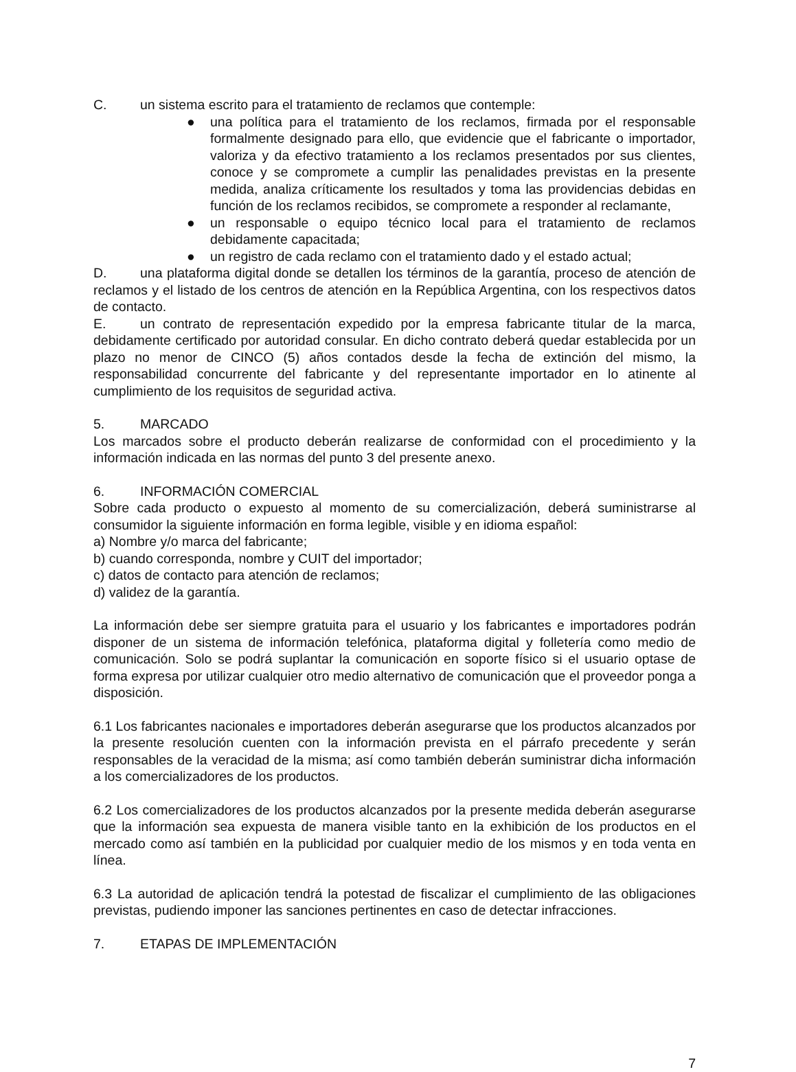C. un sistema escrito para el tratamiento de reclamos que contemple:
● una política para el tratamiento de los reclamos, firmada por el responsable formalmente designado para ello, que evidencie que el fabricante o importador, valoriza y da efectivo tratamiento a los reclamos presentados por sus clientes, conoce y se compromete a cumplir las penalidades previstas en la presente medida, analiza críticamente los resultados y toma las providencias debidas en función de los reclamos recibidos, se compromete a responder al reclamante,
● un responsable o equipo técnico local para el tratamiento de reclamos debidamente capacitada;
● un registro de cada reclamo con el tratamiento dado y el estado actual;
D. una plataforma digital donde se detallen los términos de la garantía, proceso de atención de reclamos y el listado de los centros de atención en la República Argentina, con los respectivos datos de contacto.
E. un contrato de representación expedido por la empresa fabricante titular de la marca, debidamente certificado por autoridad consular. En dicho contrato deberá quedar establecida por un plazo no menor de CINCO (5) años contados desde la fecha de extinción del mismo, la responsabilidad concurrente del fabricante y del representante importador en lo atinente al cumplimiento de los requisitos de seguridad activa.
5. MARCADO
Los marcados sobre el producto deberán realizarse de conformidad con el procedimiento y la información indicada en las normas del punto 3 del presente anexo.
6. INFORMACIÓN COMERCIAL
Sobre cada producto o expuesto al momento de su comercialización, deberá suministrarse al consumidor la siguiente información en forma legible, visible y en idioma español:
a) Nombre y/o marca del fabricante;
b) cuando corresponda, nombre y CUIT del importador;
c) datos de contacto para atención de reclamos;
d) validez de la garantía.
La información debe ser siempre gratuita para el usuario y los fabricantes e importadores podrán disponer de un sistema de información telefónica, plataforma digital y folletería como medio de comunicación. Solo se podrá suplantar la comunicación en soporte físico si el usuario optase de forma expresa por utilizar cualquier otro medio alternativo de comunicación que el proveedor ponga a disposición.
6.1 Los fabricantes nacionales e importadores deberán asegurarse que los productos alcanzados por la presente resolución cuenten con la información prevista en el párrafo precedente y serán responsables de la veracidad de la misma; así como también deberán suministrar dicha información a los comercializadores de los productos.
6.2 Los comercializadores de los productos alcanzados por la presente medida deberán asegurarse que la información sea expuesta de manera visible tanto en la exhibición de los productos en el mercado como así también en la publicidad por cualquier medio de los mismos y en toda venta en línea.
6.3 La autoridad de aplicación tendrá la potestad de fiscalizar el cumplimiento de las obligaciones previstas, pudiendo imponer las sanciones pertinentes en caso de detectar infracciones.
7. ETAPAS DE IMPLEMENTACIÓN
7